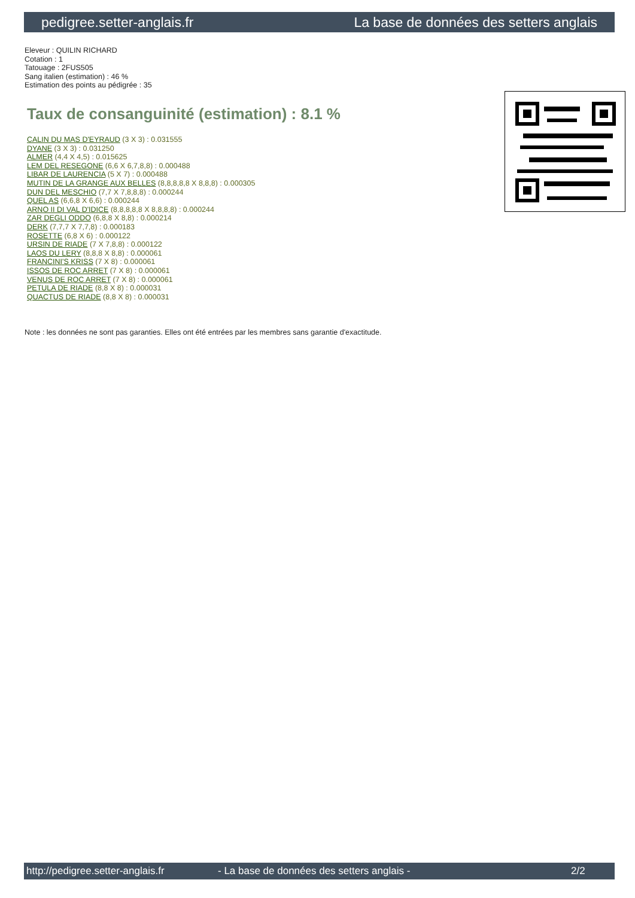pedigree.setter-anglais.fr La base de données des setters anglais
Eleveur : QUILIN RICHARD
Cotation : 1
Tatouage : 2FUS505
Sang italien (estimation) : 46 %
Estimation des points au pédigrée : 35
Taux de consanguinité (estimation) : 8.1 %
CALIN DU MAS D'EYRAUD (3 X 3) : 0.031555
DYANE (3 X 3) : 0.031250
ALMER (4,4 X 4,5) : 0.015625
LEM DEL RESEGONE (6,6 X 6,7,8,8) : 0.000488
LIBAR DE LAURENCIA (5 X 7) : 0.000488
MUTIN DE LA GRANGE AUX BELLES (8,8,8,8,8 X 8,8,8) : 0.000305
DUN DEL MESCHIO (7,7 X 7,8,8,8) : 0.000244
QUEL AS (6,6,8 X 6,6) : 0.000244
ARNO II DI VAL D'IDICE (8,8,8,8,8 X 8,8,8,8) : 0.000244
ZAR DEGLI ODDO (6,8,8 X 8,8) : 0.000214
DERK (7,7,7 X 7,7,8) : 0.000183
ROSETTE (6,8 X 6) : 0.000122
URSIN DE RIADE (7 X 7,8,8) : 0.000122
LAOS DU LERY (8,8,8 X 8,8) : 0.000061
FRANCINI'S KRISS (7 X 8) : 0.000061
ISSOS DE ROC ARRET (7 X 8) : 0.000061
VENUS DE ROC ARRET (7 X 8) : 0.000061
PETULA DE RIADE (8,8 X 8) : 0.000031
QUACTUS DE RIADE (8,8 X 8) : 0.000031
Note : les données ne sont pas garanties. Elles ont été entrées par les membres sans garantie d'exactitude.
http://pedigree.setter-anglais.fr - La base de données des setters anglais - 2/2